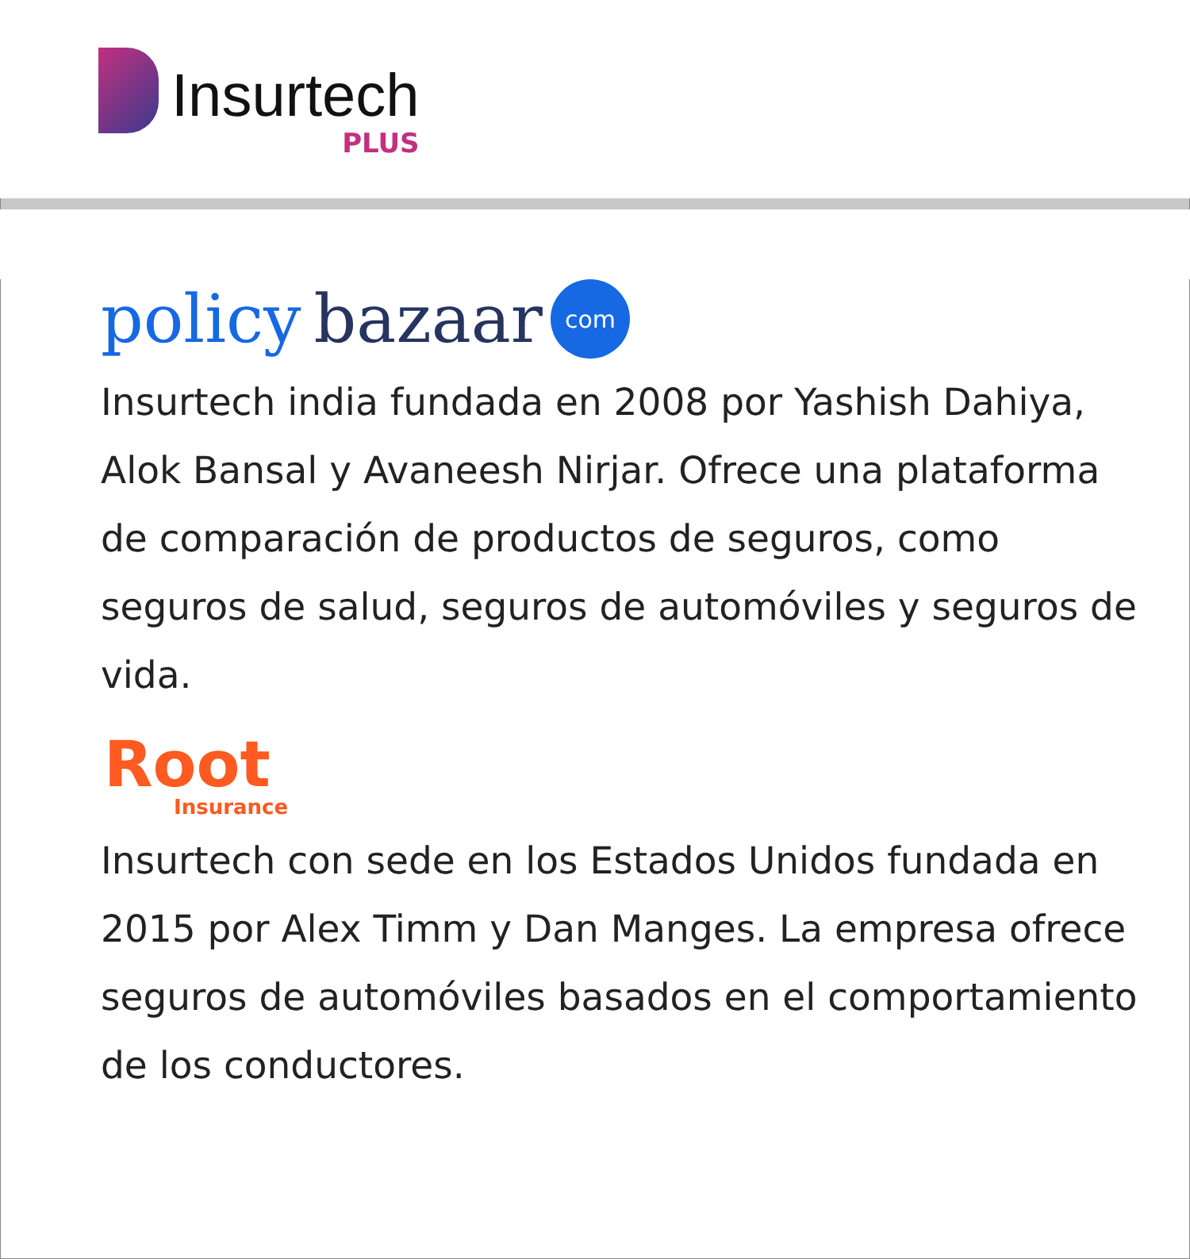Insurtech
PLUS
policy bazaar com
Insurtech india fundada en 2008 por Yashish Dahiya, Alok Bansal y Avaneesh Nirjar. Ofrece una plataforma de comparación de productos de seguros, como seguros de salud, seguros de automóviles y seguros de vida.
Root
Insurance
Insurtech con sede en los Estados Unidos fundada en 2015 por Alex Timm y Dan Manges. La empresa ofrece seguros de automóviles basados en el comportamiento de los conductores.